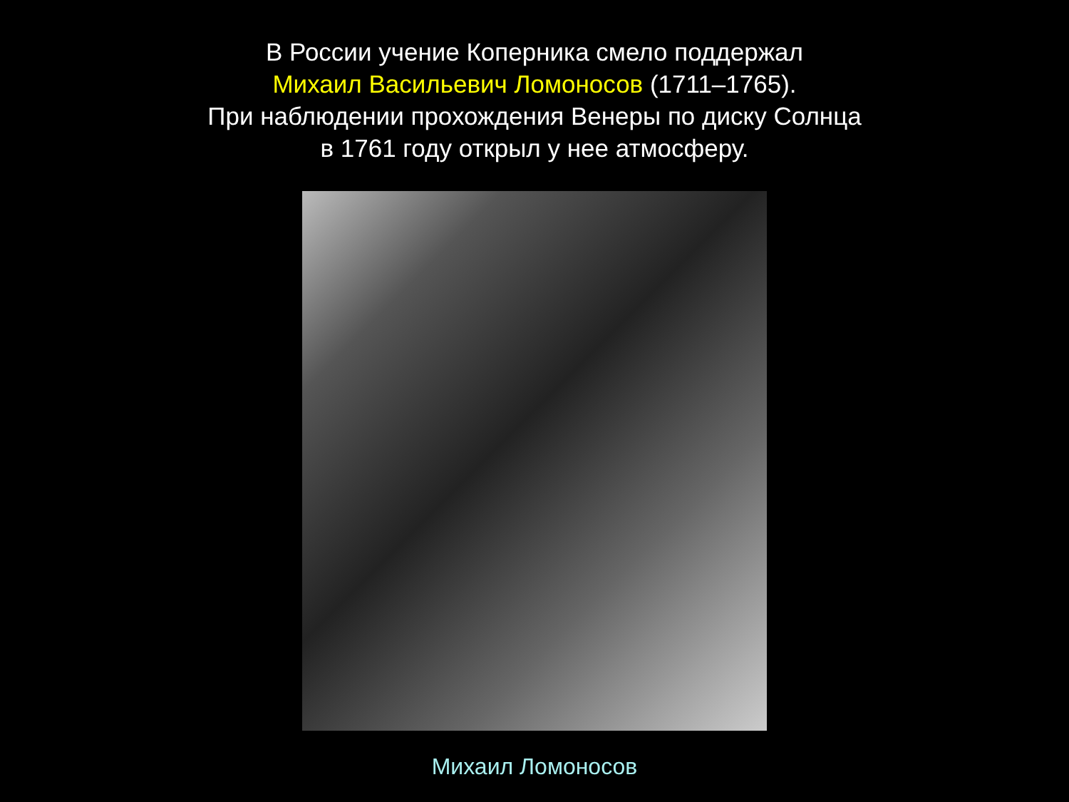В России учение Коперника смело поддержал
Михаил Васильевич Ломоносов (1711–1765).
При наблюдении прохождения Венеры по диску Солнца
в 1761 году открыл у нее атмосферу.
Михаил Ломоносов